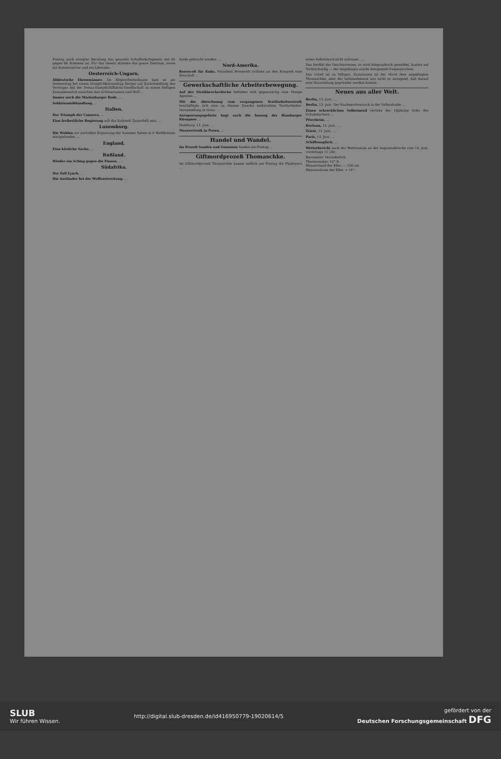Freitag nach erregter Beratung das gesamte Schulbedarfsgesetz mit 85 gegen 66 Stimmen an. Für das Gesetz stimmte das ganze Zentrum, sowie ein Konservativer und ein Liberaler.
Oesterreich-Ungarn.
Alldeutsche Ehrenmänner. Im Abgeordnetenhause kam es am Donnerstag bei einem Dringlichkeitsantrag Berger auf Zurückstellung des Vertrages mit der Donau-Dampfschiffahrts-Gesellschaft zu einem heftigen Zusammenstoß zwischen den Schönerianern und Wolf ...
Immer noch die Marienburger Rede. ...
Soldatenmißhandlung. ...
Italien.
Der Triumph der Camorra. ...
Eine freiheitliche Regierung will das Kabinett Zanardelli sein. ...
Luxemburg.
Die Wahlen zur partiellen Ergänzung der Kammer haben in 6 Wahlkreisen stattgefunden. ...
England.
Eine kitzliche Sache. ...
Rußland.
Wieder ein Schlag gegen die Finnen. ...
Südafrika.
Der Fall Lynch. ...
Die Ausländer bei der Waffenstreckung. ...
lande gebracht werden. ...
Nord-Amerika.
Roosevelt für Kuba. Präsident Roosevelt richtete an den Kongreß eine Botschaft ...
Gewerkschaftliche Arbeiterbewegung.
Auf der Streikbrecherfische befinden sich gegenwärtig eine Menge Agenten ...
Mit der Abrechnung vom vergangenen Textilarbeiterstreik beschäftigte sich eine zu diesem Zwecke einberufene Textilarbeiter-Versammlung in Greiz. ...
Aussperrungsgelüste hegt auch die Innung der Hamburger Klempner ...
Hamburg, 13. Juni. ...
Maurerstreik in Posen. ...
Handel und Wandel.
Im Prozeß Sanden und Genossen fanden am Freitag ...
Giftmordprozeß Thomaschke.
Im Giftmordprozeß Thomaschke kamen endlich am Freitag die Plaidoyers ...
einen Selbstmord nicht zutrauen. ...
Das Verdikt der Geschworenen, so wird telegraphisch gemeldet, lautete auf Nichtschuldig — der Angeklagte wurde demgemäß freigesprochen.
Das Urteil ist zu billigen. Zuzutrauen ist der Mord dem angeklagten Thomaschke, aber der Indizienbeweis war nicht so zwingend, daß darauf eine Verurteilung gegründet werden konnte.
Neues aus aller Welt.
Berlin, 13. Juni. ...
Berlin, 13. Juni. Der Raubmordversuch in der Sellerstraße ...
Einen schrecklichen Selbstmord verübte der 16jährige Sohn des Schuhmachers ...
Pforzheim. ...
Bochum, 13. Juni. ...
Triest, 13. Juni. ...
Paris, 13. Juni. ...
Schiffsunglück. ...
Wetterbericht nach der Wettersäule an der Augustusbrücke vom 14. Juni, vormittags 11 Uhr.
Barometer: Veränderlich.
Thermometer: 12° R.
Wasserstand der Elbe: — 126 cm.
Wasserwärme der Elbe: + 14°.
SLUB
Wir führen Wissen.
http://digital.slub-dresden.de/id416950779-19020614/5
gefördert von der
Deutschen Forschungsgemeinschaft DFG